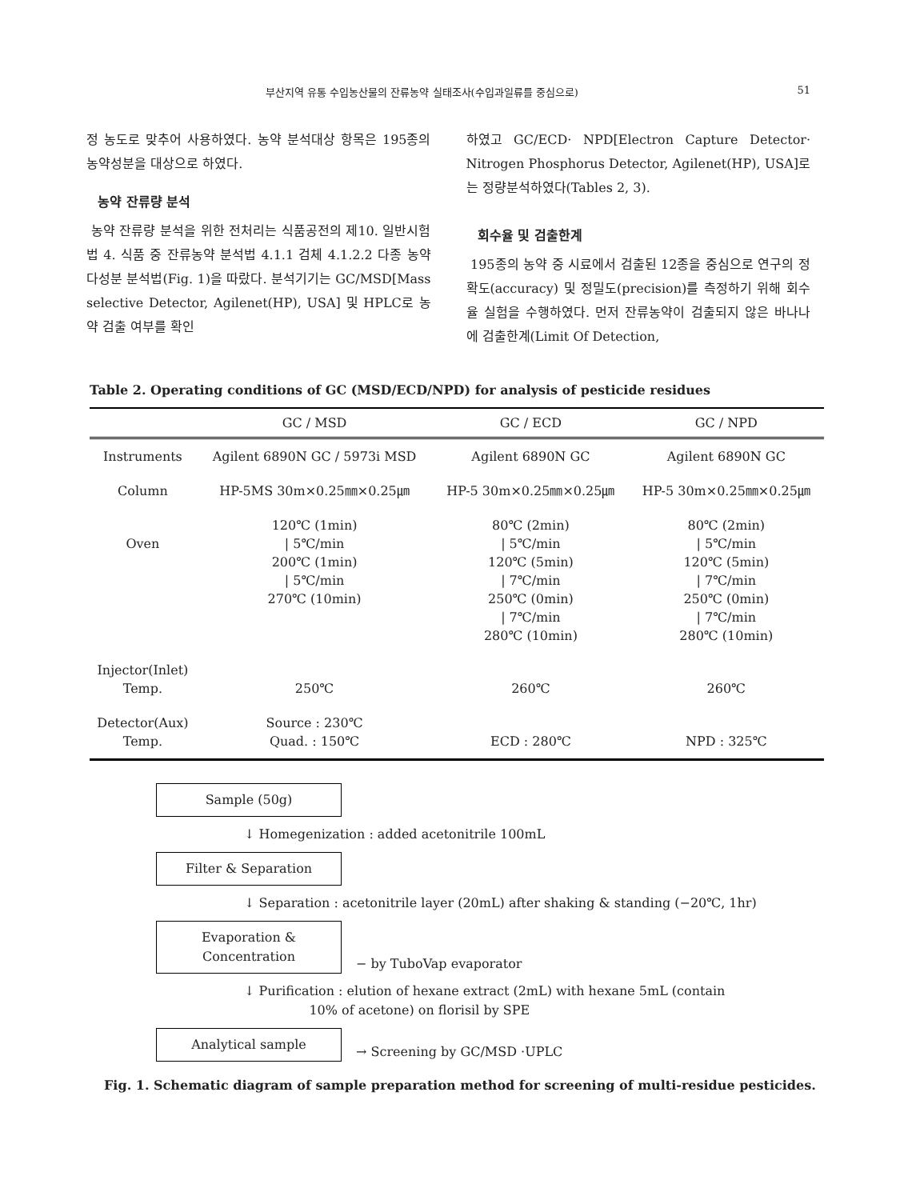부산지역 유통 수입농산물의 잔류농약 실태조사(수입과일류를 중심으로) 51
정 농도로 맞추어 사용하였다. 농약 분석대상 항목은 195종의 농약성분을 대상으로 하였다.
농약 잔류량 분석
농약 잔류량 분석을 위한 전처리는 식품공전의 제10. 일반시험법 4. 식품 중 잔류농약 분석법 4.1.1 검체 4.1.2.2 다종 농약 다성분 분석법(Fig. 1)을 따랐다. 분석기기는 GC/MSD[Mass selective Detector, Agilenet(HP), USA] 및 HPLC로 농약 검출 여부를 확인
하였고 GC/ECD· NPD[Electron Capture Detector· Nitrogen Phosphorus Detector, Agilenet(HP), USA]로는 정량분석하였다(Tables 2, 3).
회수율 및 검출한계
195종의 농약 중 시료에서 검출된 12종을 중심으로 연구의 정확도(accuracy) 및 정밀도(precision)를 측정하기 위해 회수율 실험을 수행하였다. 먼저 잔류농약이 검출되지 않은 바나나에 검출한계(Limit Of Detection,
Table 2. Operating conditions of GC (MSD/ECD/NPD) for analysis of pesticide residues
| | GC / MSD | GC / ECD | GC / NPD |
| --- | --- | --- | --- |
| Instruments | Agilent 6890N GC / 5973i MSD | Agilent 6890N GC | Agilent 6890N GC |
| Column | HP-5MS 30m×0.25㎜×0.25㎛ | HP-5 30m×0.25㎜×0.25㎛ | HP-5 30m×0.25㎜×0.25㎛ |
| Oven | 120℃ (1min) / 5℃/min 200℃ (1min) / 5℃/min 270℃ (10min) | 80℃ (2min) / 5℃/min 120℃ (5min) / 7℃/min 250℃ (0min) / 7℃/min 280℃ (10min) | 80℃ (2min) / 5℃/min 120℃ (5min) / 7℃/min 250℃ (0min) / 7℃/min 280℃ (10min) |
| Injector(Inlet) Temp. | 250℃ | 260℃ | 260℃ |
| Detector(Aux) Temp. | Source : 230℃ Quad. : 150℃ | ECD : 280℃ | NPD : 325℃ |
Sample (50g)
↓ Homegenization : added acetonitrile 100mL
Filter & Separation
↓ Separation : acetonitrile layer (20mL) after shaking & standing (−20℃, 1hr)
Evaporation &
Concentration
− by TuboVap evaporator
↓ Purification : elution of hexane extract (2mL) with hexane 5mL (contain
10% of acetone) on florisil by SPE
Analytical sample
→ Screening by GC/MSD ·UPLC
Fig. 1. Schematic diagram of sample preparation method for screening of multi-residue pesticides.